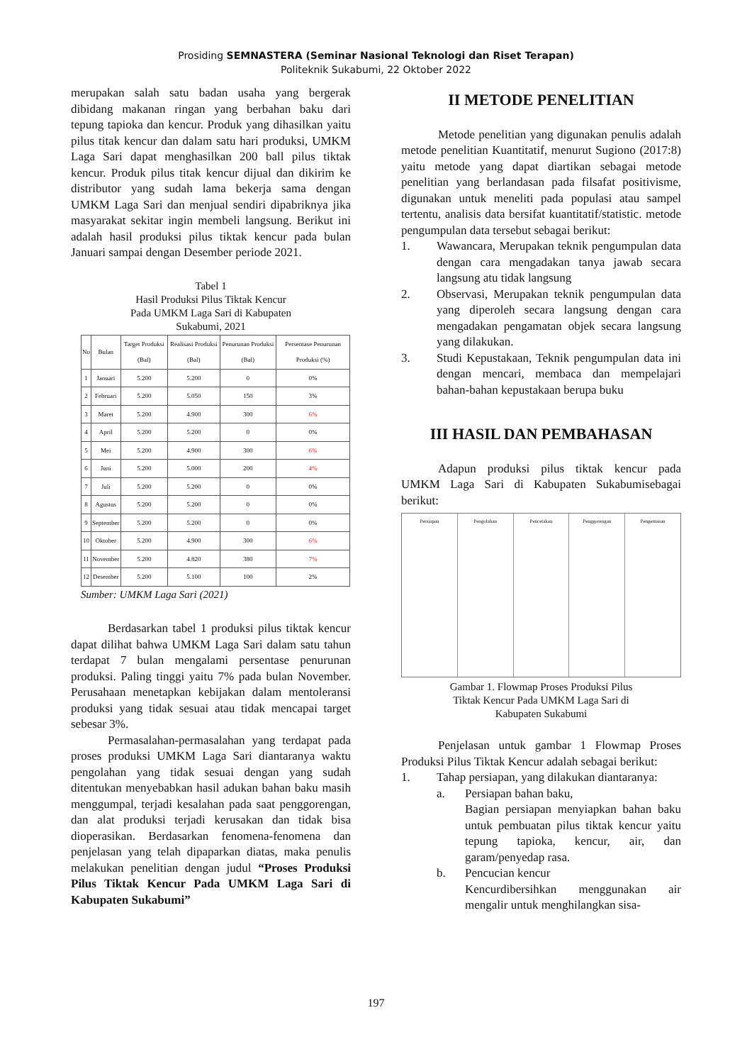Prosiding SEMNASTERA (Seminar Nasional Teknologi dan Riset Terapan)
Politeknik Sukabumi, 22 Oktober 2022
merupakan salah satu badan usaha yang bergerak dibidang makanan ringan yang berbahan baku dari tepung tapioka dan kencur. Produk yang dihasilkan yaitu pilus titak kencur dan dalam satu hari produksi, UMKM Laga Sari dapat menghasilkan 200 ball pilus tiktak kencur. Produk pilus titak kencur dijual dan dikirim ke distributor yang sudah lama bekerja sama dengan UMKM Laga Sari dan menjual sendiri dipabriknya jika masyarakat sekitar ingin membeli langsung. Berikut ini adalah hasil produksi pilus tiktak kencur pada bulan Januari sampai dengan Desember periode 2021.
Tabel 1
Hasil Produksi Pilus Tiktak Kencur
Pada UMKM Laga Sari di Kabupaten
Sukabumi, 2021
| No | Bulan | Target Produksi (Bal) | Realisasi Produksi (Bal) | Penurunan Produksi (Bal) | Persentase Penurunan Produksi (%) |
| --- | --- | --- | --- | --- | --- |
| 1 | Januari | 5.200 | 5.200 | 0 | 0% |
| 2 | Februari | 5.200 | 5.050 | 150 | 3% |
| 3 | Maret | 5.200 | 4.900 | 300 | 6% |
| 4 | April | 5.200 | 5.200 | 0 | 0% |
| 5 | Mei | 5.200 | 4.900 | 300 | 6% |
| 6 | Juni | 5.200 | 5.000 | 200 | 4% |
| 7 | Juli | 5.200 | 5.200 | 0 | 0% |
| 8 | Agustus | 5.200 | 5.200 | 0 | 0% |
| 9 | September | 5.200 | 5.200 | 0 | 0% |
| 10 | Oktober | 5.200 | 4.900 | 300 | 6% |
| 11 | November | 5.200 | 4.820 | 380 | 7% |
| 12 | Desember | 5.200 | 5.100 | 100 | 2% |
Sumber: UMKM Laga Sari (2021)
Berdasarkan tabel 1 produksi pilus tiktak kencur dapat dilihat bahwa UMKM Laga Sari dalam satu tahun terdapat 7 bulan mengalami persentase penurunan produksi. Paling tinggi yaitu 7% pada bulan November. Perusahaan menetapkan kebijakan dalam mentoleransi produksi yang tidak sesuai atau tidak mencapai target sebesar 3%.
Permasalahan-permasalahan yang terdapat pada proses produksi UMKM Laga Sari diantaranya waktu pengolahan yang tidak sesuai dengan yang sudah ditentukan menyebabkan hasil adukan bahan baku masih menggumpal, terjadi kesalahan pada saat penggorengan, dan alat produksi terjadi kerusakan dan tidak bisa dioperasikan. Berdasarkan fenomena-fenomena dan penjelasan yang telah dipaparkan diatas, maka penulis melakukan penelitian dengan judul “Proses Produksi Pilus Tiktak Kencur Pada UMKM Laga Sari di Kabupaten Sukabumi”
II METODE PENELITIAN
Metode penelitian yang digunakan penulis adalah metode penelitian Kuantitatif, menurut Sugiono (2017:8) yaitu metode yang dapat diartikan sebagai metode penelitian yang berlandasan pada filsafat positivisme, digunakan untuk meneliti pada populasi atau sampel tertentu, analisis data bersifat kuantitatif/statistic. metode pengumpulan data tersebut sebagai berikut:
1. Wawancara, Merupakan teknik pengumpulan data dengan cara mengadakan tanya jawab secara langsung atu tidak langsung
2. Observasi, Merupakan teknik pengumpulan data yang diperoleh secara langsung dengan cara mengadakan pengamatan objek secara langsung yang dilakukan.
3. Studi Kepustakaan, Teknik pengumpulan data ini dengan mencari, membaca dan mempelajari bahan-bahan kepustakaan berupa buku
III HASIL DAN PEMBAHASAN
Adapun produksi pilus tiktak kencur pada UMKM Laga Sari di Kabupaten Sukabumisebagai berikut:
Persiapan Pengolahan Pencetakan Penggorengan Pengemasan
Gambar 1. Flowmap Proses Produksi Pilus
Tiktak Kencur Pada UMKM Laga Sari di
Kabupaten Sukabumi
Penjelasan untuk gambar 1 Flowmap Proses Produksi Pilus Tiktak Kencur adalah sebagai berikut:
1. Tahap persiapan, yang dilakukan diantaranya:
a. Persiapan bahan baku,
Bagian persiapan menyiapkan bahan baku untuk pembuatan pilus tiktak kencur yaitu tepung tapioka, kencur, air, dan garam/penyedap rasa.
b. Pencucian kencur
Kencurdibersihkan menggunakan air mengalir untuk menghilangkan sisa-
197